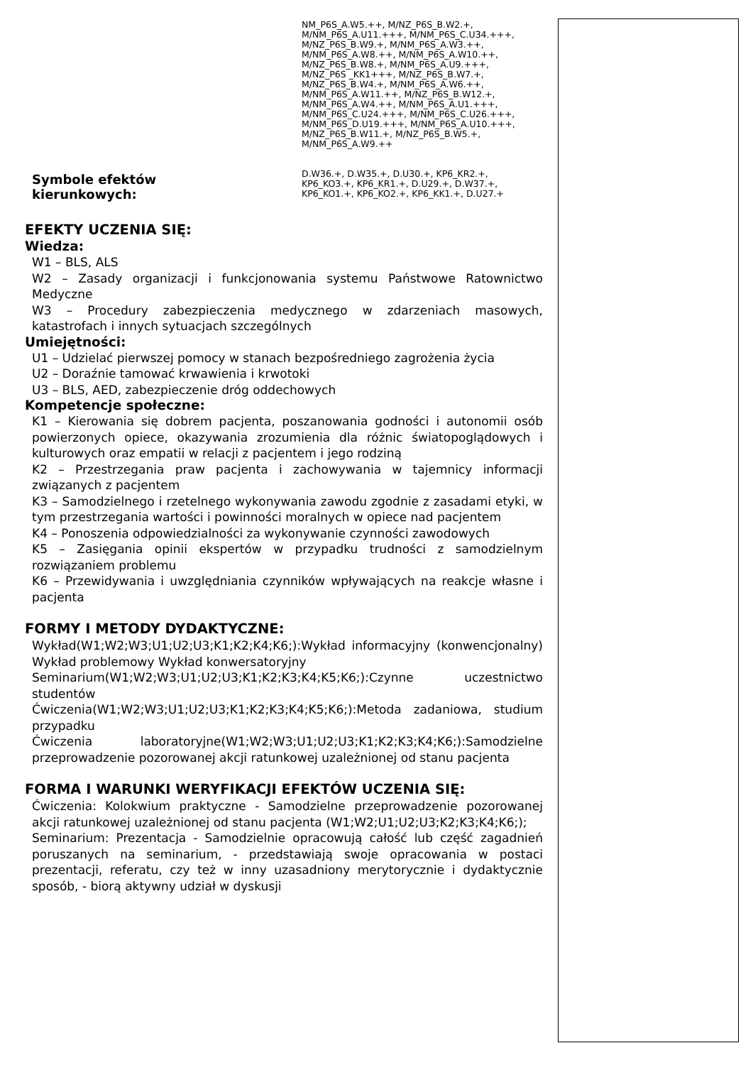NM_P6S_A.W5.++, M/NZ_P6S_B.W2.+,
M/NM_P6S_A.U11.+++, M/NM_P6S_C.U34.+++,
M/NZ_P6S_B.W9.+, M/NM_P6S_A.W3.++,
M/NM_P6S_A.W8.++, M/NM_P6S_A.W10.++,
M/NZ_P6S_B.W8.+, M/NM_P6S_A.U9.+++,
M/NZ_P6S _KK1+++, M/NZ_P6S_B.W7.+,
M/NZ_P6S_B.W4.+, M/NM_P6S_A.W6.++,
M/NM_P6S_A.W11.++, M/NZ_P6S_B.W12.+,
M/NM_P6S_A.W4.++, M/NM_P6S_A.U1.+++,
M/NM_P6S_C.U24.+++, M/NM_P6S_C.U26.+++,
M/NM_P6S_D.U19.+++, M/NM_P6S_A.U10.+++,
M/NZ_P6S_B.W11.+, M/NZ_P6S_B.W5.+,
M/NM_P6S_A.W9.++
Symbole efektów
kierunkowych:
D.W36.+, D.W35.+, D.U30.+, KP6_KR2.+,
KP6_KO3.+, KP6_KR1.+, D.U29.+, D.W37.+,
KP6_KO1.+, KP6_KO2.+, KP6_KK1.+, D.U27.+
EFEKTY UCZENIA SIĘ:
Wiedza:
W1 – BLS, ALS
W2 – Zasady organizacji i funkcjonowania systemu Państwowe Ratownictwo Medyczne
W3 – Procedury zabezpieczenia medycznego w zdarzeniach masowych, katastrofach i innych sytuacjach szczególnych
Umiejętności:
U1 – Udzielać pierwszej pomocy w stanach bezpośredniego zagrożenia życia
U2 – Doraźnie tamować krwawienia i krwotoki
U3 – BLS, AED, zabezpieczenie dróg oddechowych
Kompetencje społeczne:
K1 – Kierowania się dobrem pacjenta, poszanowania godności i autonomii osób powierzonych opiece, okazywania zrozumienia dla różnic światopoglądowych i kulturowych oraz empatii w relacji z pacjentem i jego rodziną
K2 – Przestrzegania praw pacjenta i zachowywania w tajemnicy informacji związanych z pacjentem
K3 – Samodzielnego i rzetelnego wykonywania zawodu zgodnie z zasadami etyki, w tym przestrzegania wartości i powinności moralnych w opiece nad pacjentem
K4 – Ponoszenia odpowiedzialności za wykonywanie czynności zawodowych
K5 – Zasięgania opinii ekspertów w przypadku trudności z samodzielnym rozwiązaniem problemu
K6 – Przewidywania i uwzględniania czynników wpływających na reakcje własne i pacjenta
FORMY I METODY DYDAKTYCZNE:
Wykład(W1;W2;W3;U1;U2;U3;K1;K2;K4;K6;):Wykład informacyjny (konwencjonalny) Wykład problemowy Wykład konwersatoryjny
Seminarium(W1;W2;W3;U1;U2;U3;K1;K2;K3;K4;K5;K6;):Czynne uczestnictwo studentów
Ćwiczenia(W1;W2;W3;U1;U2;U3;K1;K2;K3;K4;K5;K6;):Metoda zadaniowa, studium przypadku
Ćwiczenia laboratoryjne(W1;W2;W3;U1;U2;U3;K1;K2;K3;K4;K6;):Samodzielne przeprowadzenie pozorowanej akcji ratunkowej uzależnionej od stanu pacjenta
FORMA I WARUNKI WERYFIKACJI EFEKTÓW UCZENIA SIĘ:
Ćwiczenia: Kolokwium praktyczne - Samodzielne przeprowadzenie pozorowanej akcji ratunkowej uzależnionej od stanu pacjenta (W1;W2;U1;U2;U3;K2;K3;K4;K6;);
Seminarium: Prezentacja - Samodzielnie opracowują całość lub część zagadnień poruszanych na seminarium, - przedstawiają swoje opracowania w postaci prezentacji, referatu, czy też w inny uzasadniony merytorycznie i dydaktycznie sposób, - biorą aktywny udział w dyskusji